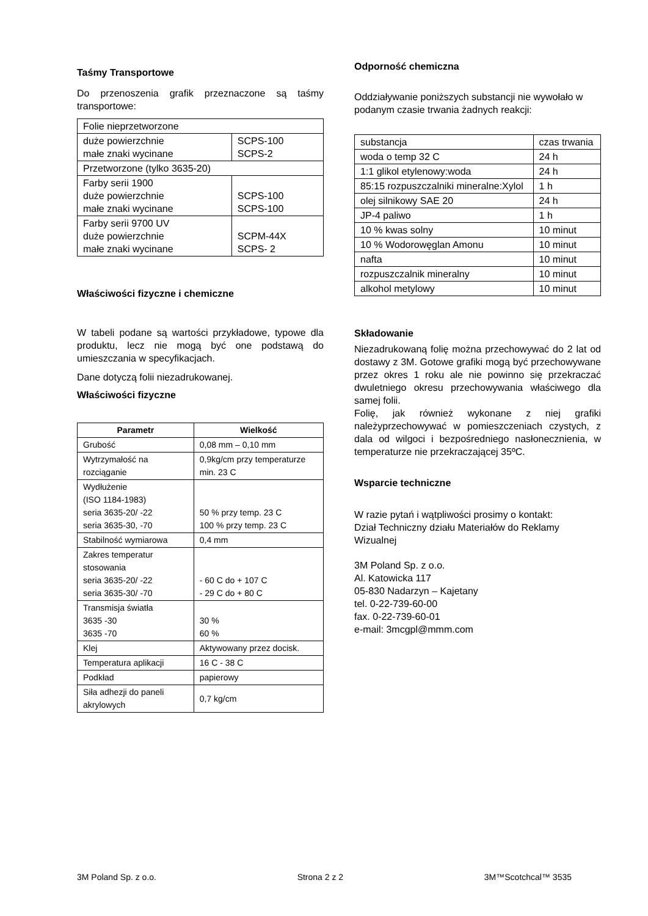Taśmy Transportowe
Do przenoszenia grafik przeznaczone są taśmy transportowe:
| Folie nieprzetworzone | |
| duże powierzchnie małe znaki wycinane | SCPS-100 SCPS-2 |
| Przetworzone (tylko 3635-20) | |
| Farby serii 1900 duże powierzchnie małe znaki wycinane | SCPS-100 SCPS-100 |
| Farby serii 9700 UV duże powierzchnie małe znaki wycinane | SCPM-44X SCPS- 2 |
Właściwości fizyczne i chemiczne
W tabeli podane są wartości przykładowe, typowe dla produktu, lecz nie mogą być one podstawą do umieszczania w specyfikacjach.
Dane dotyczą folii niezadrukowanej.
Właściwości fizyczne
| Parametr | Wielkość |
| --- | --- |
| Grubość | 0,08 mm – 0,10 mm |
| Wytrzymałość na rozciąganie | 0,9kg/cm przy temperaturze min. 23 C |
| Wydłużenie (ISO 1184-1983) seria 3635-20/ -22 seria 3635-30, -70 | 50 % przy temp. 23 C 100 % przy temp. 23 C |
| Stabilność wymiarowa | 0,4 mm |
| Zakres temperatur stosowania seria 3635-20/ -22 seria 3635-30/ -70 | - 60 C do + 107 C - 29 C do + 80 C |
| Transmisja światła 3635 -30 3635 -70 | 30 % 60 % |
| Klej | Aktywowany przez docisk. |
| Temperatura aplikacji | 16 C - 38 C |
| Podkład | papierowy |
| Siła adhezji do paneli akrylowych | 0,7 kg/cm |
Odporność chemiczna
Oddziaływanie poniższych substancji nie wywołało w podanym czasie trwania żadnych reakcji:
| substancja | czas trwania |
| woda o temp 32 C | 24 h |
| 1:1 glikol etylenowy:woda | 24 h |
| 85:15 rozpuszczalniki mineralne:Xylol | 1 h |
| olej silnikowy SAE 20 | 24 h |
| JP-4 paliwo | 1 h |
| 10 % kwas solny | 10 minut |
| 10 % Wodorowęglan Amonu | 10 minut |
| nafta | 10 minut |
| rozpuszczalnik mineralny | 10 minut |
| alkohol metylowy | 10 minut |
Składowanie
Niezadrukowaną folię można przechowywać do 2 lat od dostawy z 3M. Gotowe grafiki mogą być przechowywane przez okres 1 roku ale nie powinno się przekraczać dwuletniego okresu przechowywania właściwego dla samej folii.
Folię, jak również wykonane z niej grafiki należyprzechowywać w pomieszczeniach czystych, z dala od wilgoci i bezpośredniego nasłonecznienia, w temperaturze nie przekraczającej 35ºC.
Wsparcie techniczne
W razie pytań i wątpliwości prosimy o kontakt:
Dział Techniczny działu Materiałów do Reklamy Wizualnej
3M Poland Sp. z o.o.
Al. Katowicka 117
05-830 Nadarzyn – Kajetany
tel. 0-22-739-60-00
fax. 0-22-739-60-01
e-mail: 3mcgpl@mmm.com
3M Poland Sp. z o.o. Strona 2 z 2 3M™Scotchcal™ 3535